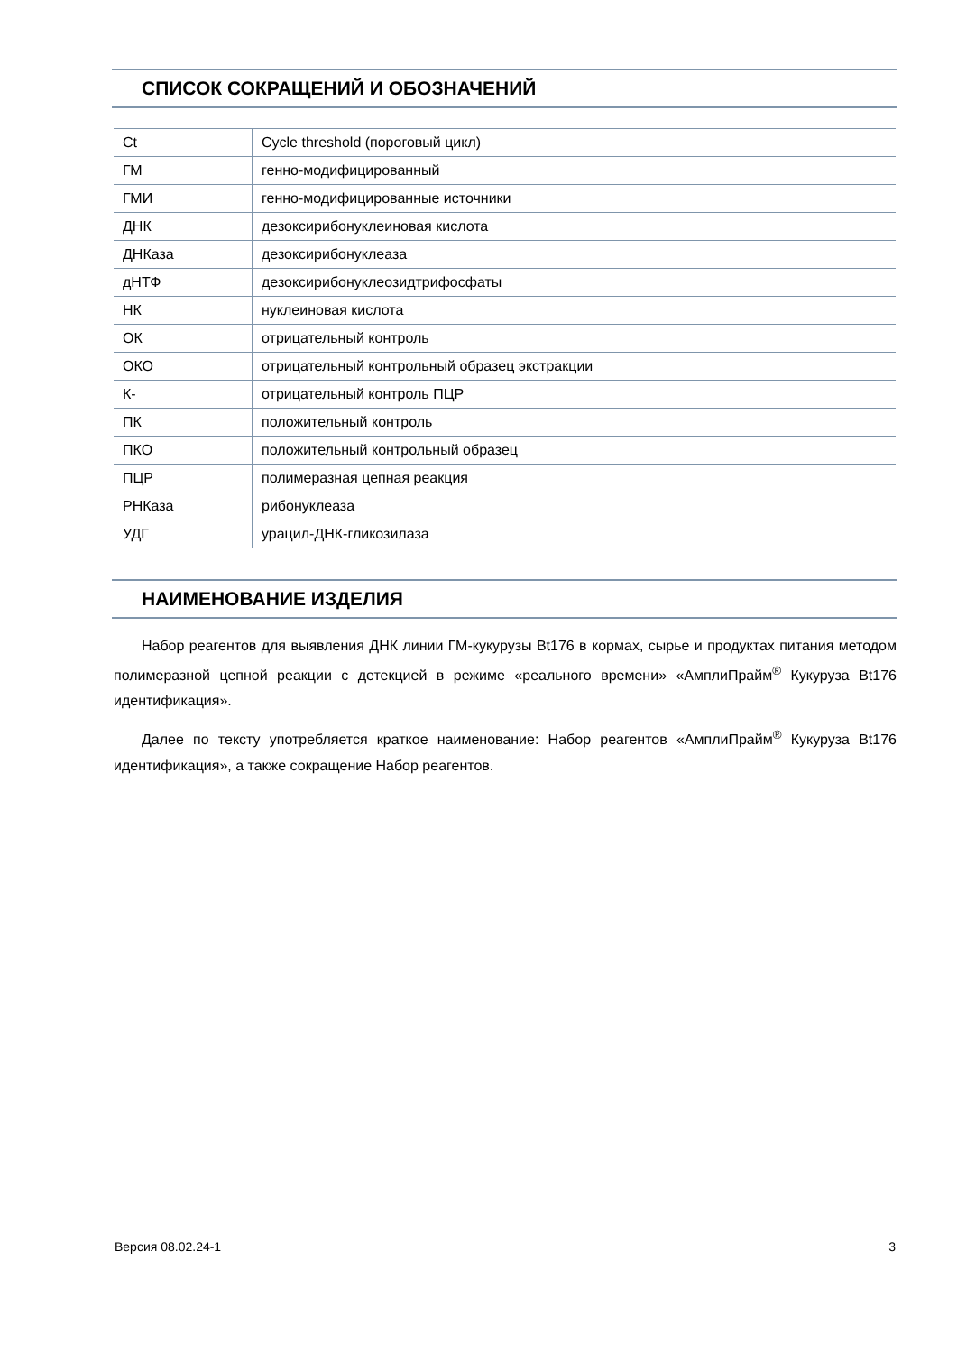СПИСОК СОКРАЩЕНИЙ И ОБОЗНАЧЕНИЙ
| Ct | Cycle threshold (пороговый цикл) |
| ГМ | генно-модифицированный |
| ГМИ | генно-модифицированные источники |
| ДНК | дезоксирибонуклеиновая кислота |
| ДНКаза | дезоксирибонуклеаза |
| дНТФ | дезоксирибонуклеозидтрифосфаты |
| НК | нуклеиновая кислота |
| ОК | отрицательный контроль |
| ОКО | отрицательный контрольный образец экстракции |
| К- | отрицательный контроль ПЦР |
| ПК | положительный контроль |
| ПКО | положительный контрольный образец |
| ПЦР | полимеразная цепная реакция |
| РНКаза | рибонуклеаза |
| УДГ | урацил-ДНК-гликозилаза |
НАИМЕНОВАНИЕ ИЗДЕЛИЯ
Набор реагентов для выявления ДНК линии ГМ-кукурузы Bt176 в кормах, сырье и продуктах питания методом полимеразной цепной реакции с детекцией в режиме «реального времени» «АмплиПрайм<sup>®</sup> Кукуруза Bt176 идентификация».
Далее по тексту употребляется краткое наименование: Набор реагентов «АмплиПрайм<sup>®</sup> Кукуруза Bt176 идентификация», а также сокращение Набор реагентов.
Версия 08.02.24-1 3